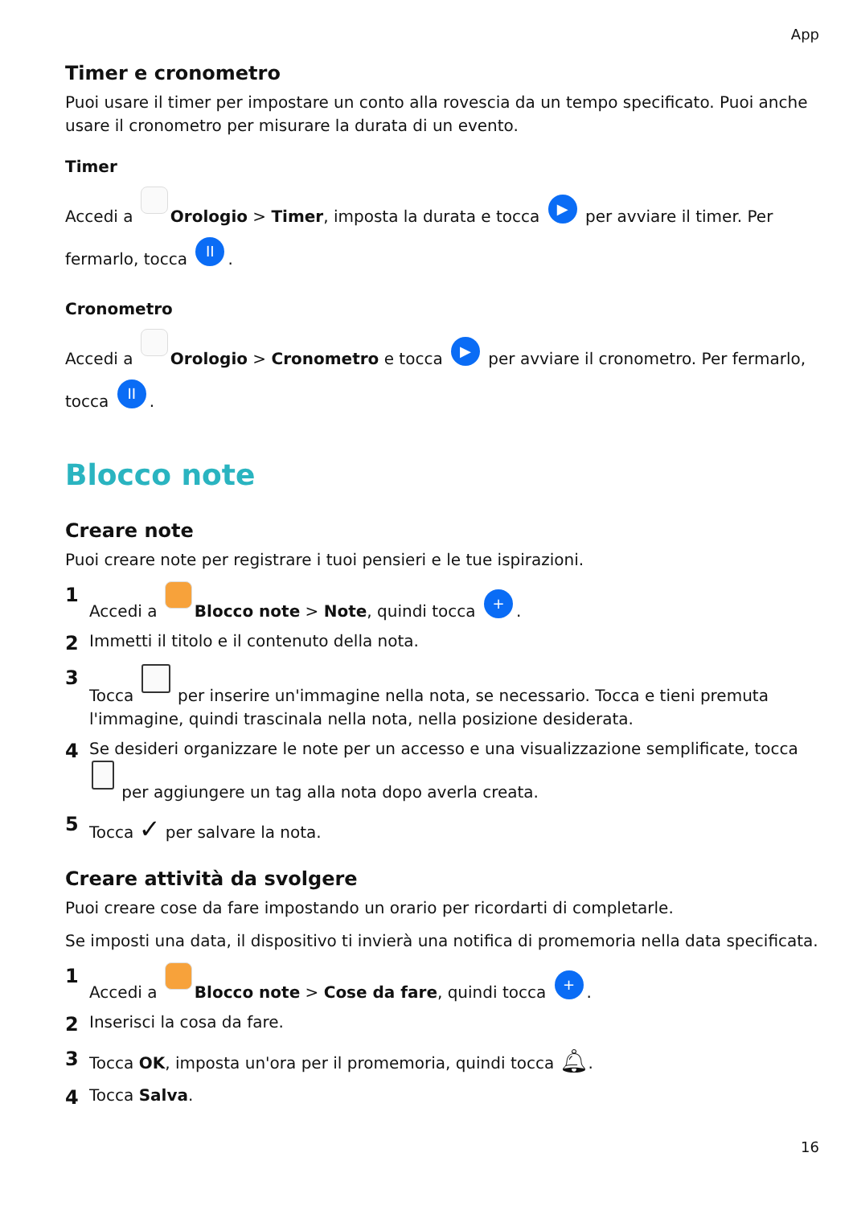App
Timer e cronometro
Puoi usare il timer per impostare un conto alla rovescia da un tempo specificato. Puoi anche usare il cronometro per misurare la durata di un evento.
Timer
Accedi a Orologio > Timer, imposta la durata e tocca ▶ per avviare il timer. Per fermarlo, tocca II.
Cronometro
Accedi a Orologio > Cronometro e tocca ▶ per avviare il cronometro. Per fermarlo, tocca II.
Blocco note
Creare note
Puoi creare note per registrare i tuoi pensieri e le tue ispirazioni.
1 Accedi a Blocco note > Note, quindi tocca +.
2 Immetti il titolo e il contenuto della nota.
3 Tocca per inserire un'immagine nella nota, se necessario. Tocca e tieni premuta l'immagine, quindi trascinala nella nota, nella posizione desiderata.
4 Se desideri organizzare le note per un accesso e una visualizzazione semplificate, tocca per aggiungere un tag alla nota dopo averla creata.
5 Tocca ✓ per salvare la nota.
Creare attività da svolgere
Puoi creare cose da fare impostando un orario per ricordarti di completarle.
Se imposti una data, il dispositivo ti invierà una notifica di promemoria nella data specificata.
1 Accedi a Blocco note > Cose da fare, quindi tocca +.
2 Inserisci la cosa da fare.
3 Tocca OK, imposta un'ora per il promemoria, quindi tocca 🔔︎.
4 Tocca Salva.
16